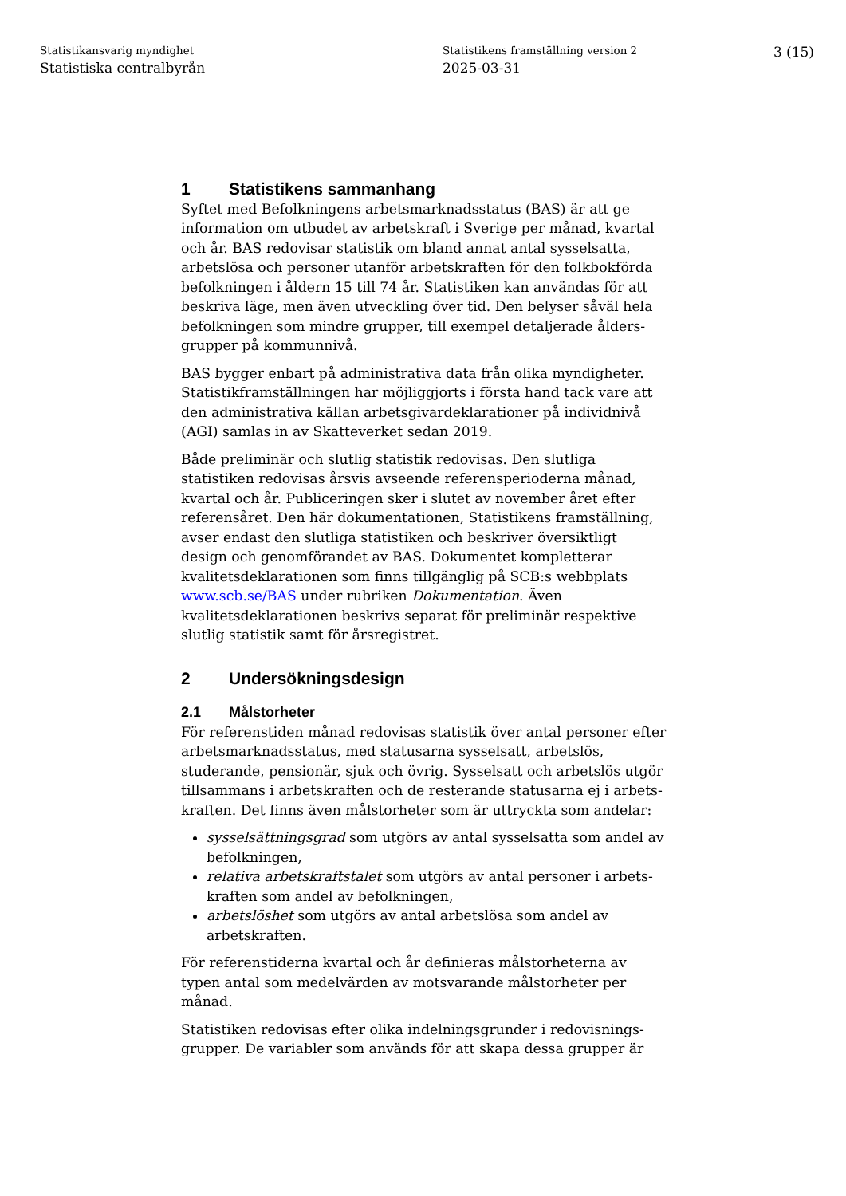Statistikansvarig myndighet
Statistiska centralbyrån
Statistikens framställning version 2
2025-03-31
3 (15)
1 Statistikens sammanhang
Syftet med Befolkningens arbetsmarknadsstatus (BAS) är att ge information om utbudet av arbetskraft i Sverige per månad, kvartal och år. BAS redovisar statistik om bland annat antal sysselsatta, arbetslösa och personer utanför arbetskraften för den folkbokförda befolkningen i åldern 15 till 74 år. Statistiken kan användas för att beskriva läge, men även utveckling över tid. Den belyser såväl hela befolkningen som mindre grupper, till exempel detaljerade ålders­grupper på kommunnivå.
BAS bygger enbart på administrativa data från olika myndigheter. Statistikframställningen har möjliggjorts i första hand tack vare att den administrativa källan arbetsgivardeklarationer på individnivå (AGI) samlas in av Skatteverket sedan 2019.
Både preliminär och slutlig statistik redovisas. Den slutliga statistiken redovisas årsvis avseende referensperioderna månad, kvartal och år. Publiceringen sker i slutet av november året efter referensåret. Den här dokumentationen, Statistikens framställning, avser endast den slutliga statistiken och beskriver översiktligt design och genom­förandet av BAS. Dokumentet kompletterar kvalitetsdeklarationen som finns tillgänglig på SCB:s webbplats www.scb.se/BAS under rubriken Dokumentation. Även kvalitetsdeklarationen beskrivs separat för preliminär respektive slutlig statistik samt för årsregistret.
2 Undersökningsdesign
2.1 Målstorheter
För referenstiden månad redovisas statistik över antal personer efter arbetsmarknadsstatus, med statusarna sysselsatt, arbetslös, studerande, pensionär, sjuk och övrig. Sysselsatt och arbetslös utgör tillsammans i arbetskraften och de resterande statusarna ej i arbets­kraften. Det finns även målstorheter som är uttryckta som andelar:
sysselsättningsgrad som utgörs av antal sysselsatta som andel av befolkningen,
relativa arbetskraftstalet som utgörs av antal personer i arbets­kraften som andel av befolkningen,
arbetslöshet som utgörs av antal arbetslösa som andel av arbetskraften.
För referenstiderna kvartal och år definieras målstorheterna av typen antal som medelvärden av motsvarande målstorheter per månad.
Statistiken redovisas efter olika indelningsgrunder i redovisnings­grupper. De variabler som används för att skapa dessa grupper är